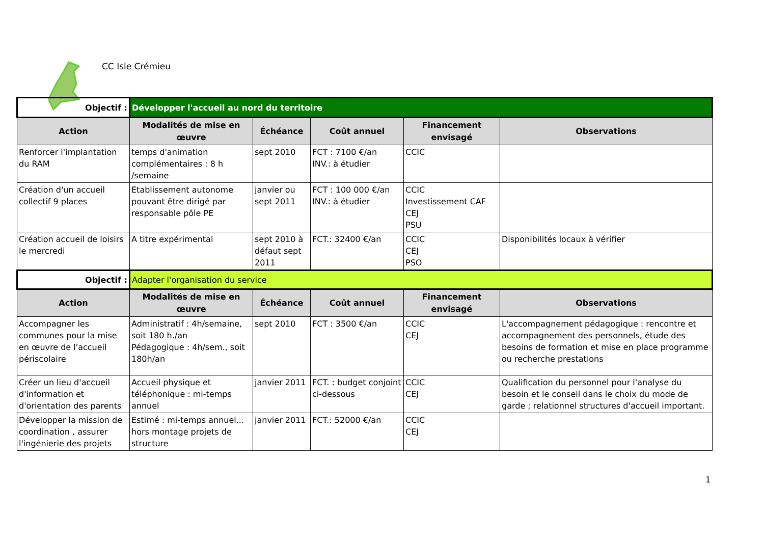CC Isle Crémieu
| Objectif : | Développer l'accueil au nord du territoire | | | | |
| Action | Modalités de mise en œuvre | Échéance | Coût annuel | Financement envisagé | Observations |
| Renforcer l'implantation du RAM | temps d'animation complémentaires : 8 h /semaine | sept 2010 | FCT : 7100 €/an INV.: à étudier | CCIC | |
| Création d'un accueil collectif 9 places | Etablissement autonome pouvant être dirigé par responsable pôle PE | janvier ou sept 2011 | FCT : 100 000 €/an INV.: à étudier | CCIC Investissement CAF CEJ PSU | |
| Création accueil de loisirs le mercredi | A titre expérimental | sept 2010 à défaut sept 2011 | FCT.: 32400 €/an | CCIC CEJ PSO | Disponibilités locaux à vérifier |
| Objectif : | Adapter l'organisation du service | | | | |
| Action | Modalités de mise en œuvre | Échéance | Coût annuel | Financement envisagé | Observations |
| Accompagner les communes pour la mise en œuvre de l'accueil périscolaire | Administratif : 4h/semaine, soit 180 h./an Pédagogique : 4h/sem., soit 180h/an | sept 2010 | FCT : 3500 €/an | CCIC CEJ | L'accompagnement pédagogique : rencontre et accompagnement des personnels, étude des besoins de formation et mise en place programme ou recherche prestations |
| Créer un lieu d'accueil d'information et d'orientation des parents | Accueil physique et téléphonique : mi-temps annuel | janvier 2011 | FCT. : budget conjoint ci-dessous | CCIC CEJ | Qualification du personnel pour l'analyse du besoin et le conseil dans le choix du mode de garde ; relationnel structures d'accueil important. |
| Développer la mission de coordination , assurer l'ingénierie des projets | Estimé : mi-temps annuel... hors montage projets de structure | janvier 2011 | FCT.: 52000 €/an | CCIC CEJ | |
1